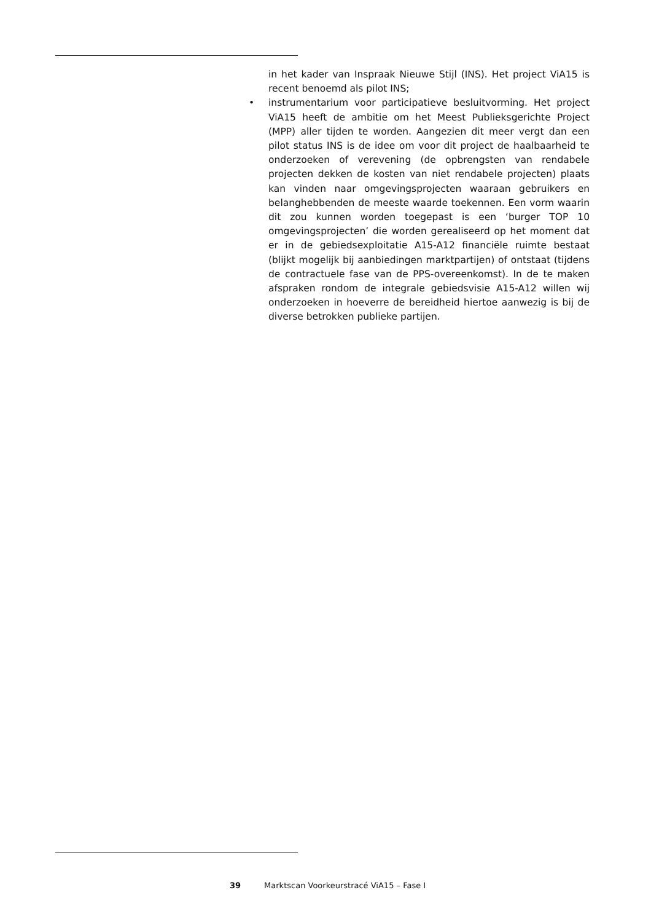in het kader van Inspraak Nieuwe Stijl (INS). Het project ViA15 is recent benoemd als pilot INS;
• instrumentarium voor participatieve besluitvorming. Het project ViA15 heeft de ambitie om het Meest Publieksgerichte Project (MPP) aller tijden te worden. Aangezien dit meer vergt dan een pilot status INS is de idee om voor dit project de haalbaarheid te onderzoeken of verevening (de opbrengsten van rendabele projecten dekken de kosten van niet rendabele projecten) plaats kan vinden naar omgevingsprojecten waaraan gebruikers en belanghebbenden de meeste waarde toekennen. Een vorm waarin dit zou kunnen worden toegepast is een ‘burger TOP 10 omgevingsprojecten’ die worden gerealiseerd op het moment dat er in de gebiedsexploitatie A15-A12 financiële ruimte bestaat (blijkt mogelijk bij aanbiedingen marktpartijen) of ontstaat (tijdens de contractuele fase van de PPS-overeenkomst). In de te maken afspraken rondom de integrale gebiedsvisie A15-A12 willen wij onderzoeken in hoeverre de bereidheid hiertoe aanwezig is bij de diverse betrokken publieke partijen.
39 Marktscan Voorkeurstracé ViA15 – Fase I